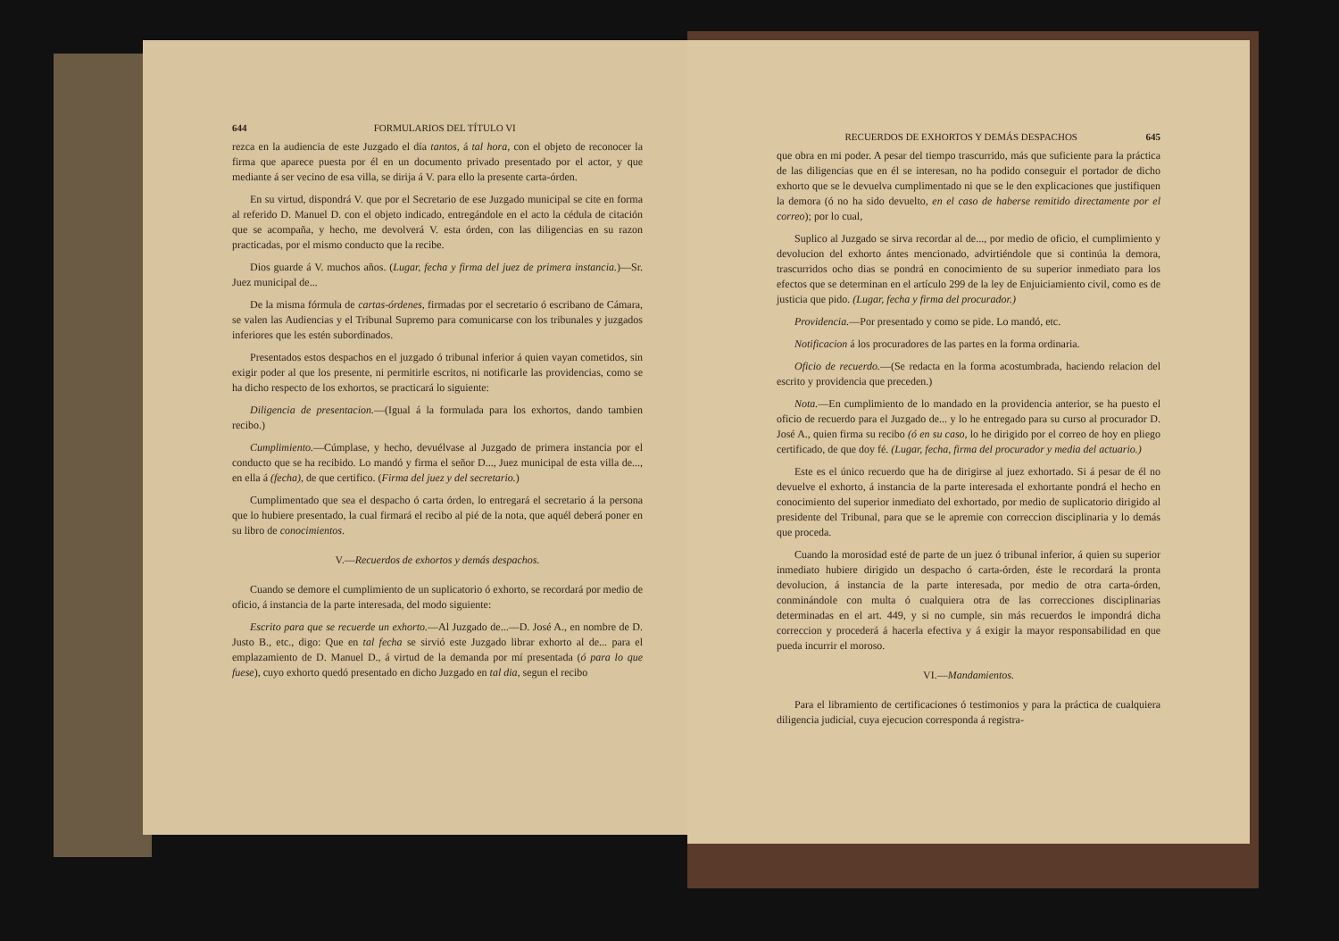644 FORMULARIOS DEL TÍTULO VI
rezca en la audiencia de este Juzgado el día tantos, á tal hora, con el objeto de reconocer la firma que aparece puesta por él en un documento privado presentado por el actor, y que mediante á ser vecino de esa villa, se dirija á V. para ello la presente carta-órden.
En su virtud, dispondrá V. que por el Secretario de ese Juzgado municipal se cite en forma al referido D. Manuel D. con el objeto indicado, entregándole en el acto la cédula de citación que se acompaña, y hecho, me devolverá V. esta órden, con las diligencias en su razon practicadas, por el mismo conducto que la recibe.
Dios guarde á V. muchos años. (Lugar, fecha y firma del juez de primera instancia.)—Sr. Juez municipal de...
De la misma fórmula de cartas-órdenes, firmadas por el secretario ó escribano de Cámara, se valen las Audiencias y el Tribunal Supremo para comunicarse con los tribunales y juzgados inferiores que les estén subordinados.
Presentados estos despachos en el juzgado ó tribunal inferior á quien vayan cometidos, sin exigir poder al que los presente, ni permitirle escritos, ni notificarle las providencias, como se ha dicho respecto de los exhortos, se practicará lo siguiente:
Diligencia de presentacion.—(Igual á la formulada para los exhortos, dando tambien recibo.)
Cumplimiento.—Cúmplase, y hecho, devuélvase al Juzgado de primera instancia por el conducto que se ha recibido. Lo mandó y firma el señor D..., Juez municipal de esta villa de..., en ella á (fecha), de que certifico. (Firma del juez y del secretario.)
Cumplimentado que sea el despacho ó carta órden, lo entregará el secretario á la persona que lo hubiere presentado, la cual firmará el recibo al pié de la nota, que aquél deberá poner en su libro de conocimientos.
V.—Recuerdos de exhortos y demás despachos.
Cuando se demore el cumplimiento de un suplicatorio ó exhorto, se recordará por medio de oficio, á instancia de la parte interesada, del modo siguiente:
Escrito para que se recuerde un exhorto.—Al Juzgado de...—D. José A., en nombre de D. Justo B., etc., digo: Que en tal fecha se sirvió este Juzgado librar exhorto al de... para el emplazamiento de D. Manuel D., á virtud de la demanda por mí presentada (ó para lo que fuese), cuyo exhorto quedó presentado en dicho Juzgado en tal dia, segun el recibo
RECUERDOS DE EXHORTOS Y DEMÁS DESPACHOS 645
que obra en mi poder. A pesar del tiempo trascurrido, más que suficiente para la práctica de las diligencias que en él se interesan, no ha podido conseguir el portador de dicho exhorto que se le devuelva cumplimentado ni que se le den explicaciones que justifiquen la demora (ó no ha sido devuelto, en el caso de haberse remitido directamente por el correo); por lo cual,
Suplico al Juzgado se sirva recordar al de..., por medio de oficio, el cumplimiento y devolucion del exhorto ántes mencionado, advirtiéndole que si continúa la demora, trascurridos ocho dias se pondrá en conocimiento de su superior inmediato para los efectos que se determinan en el artículo 299 de la ley de Enjuiciamiento civil, como es de justicia que pido. (Lugar, fecha y firma del procurador.)
Providencia.—Por presentado y como se pide. Lo mandó, etc.
Notificacion á los procuradores de las partes en la forma ordinaria.
Oficio de recuerdo.—(Se redacta en la forma acostumbrada, haciendo relacion del escrito y providencia que preceden.)
Nota.—En cumplimiento de lo mandado en la providencia anterior, se ha puesto el oficio de recuerdo para el Juzgado de... y lo he entregado para su curso al procurador D. José A., quien firma su recibo (ó en su caso, lo he dirigido por el correo de hoy en pliego certificado, de que doy fé. (Lugar, fecha, firma del procurador y media del actuario.)
Este es el único recuerdo que ha de dirigirse al juez exhortado. Si á pesar de él no devuelve el exhorto, á instancia de la parte interesada el exhortante pondrá el hecho en conocimiento del superior inmediato del exhortado, por medio de suplicatorio dirigido al presidente del Tribunal, para que se le apremie con correccion disciplinaria y lo demás que proceda.
Cuando la morosidad esté de parte de un juez ó tribunal inferior, á quien su superior inmediato hubiere dirigido un despacho ó carta-órden, éste le recordará la pronta devolucion, á instancia de la parte interesada, por medio de otra carta-órden, conminándole con multa ó cualquiera otra de las correcciones disciplinarias determinadas en el art. 449, y si no cumple, sin más recuerdos le impondrá dicha correccion y procederá á hacerla efectiva y á exigir la mayor responsabilidad en que pueda incurrir el moroso.
VI.—Mandamientos.
Para el libramiento de certificaciones ó testimonios y para la práctica de cualquiera diligencia judicial, cuya ejecucion corresponda á registra-